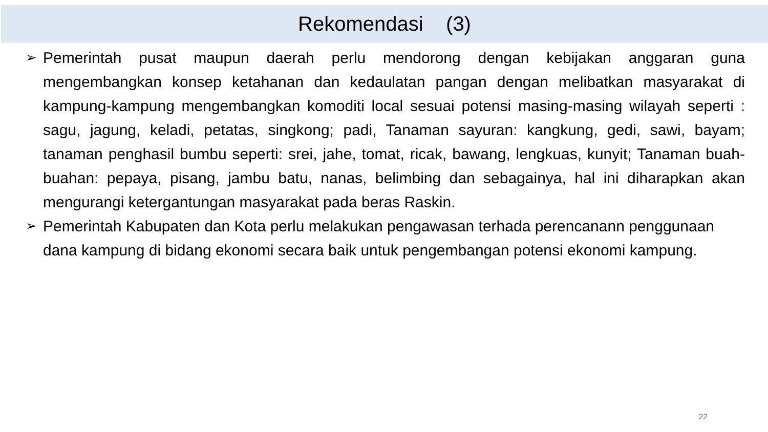Rekomendasi (3)
➢ Pemerintah pusat maupun daerah perlu mendorong dengan kebijakan anggaran guna mengembangkan konsep ketahanan dan kedaulatan pangan dengan melibatkan masyarakat di kampung-kampung mengembangkan komoditi local sesuai potensi masing-masing wilayah seperti : sagu, jagung, keladi, petatas, singkong; padi, Tanaman sayuran: kangkung, gedi, sawi, bayam; tanaman penghasil bumbu seperti: srei, jahe, tomat, ricak, bawang, lengkuas, kunyit; Tanaman buah-buahan: pepaya, pisang, jambu batu, nanas, belimbing dan sebagainya, hal ini diharapkan akan mengurangi ketergantungan masyarakat pada beras Raskin.
➢ Pemerintah Kabupaten dan Kota perlu melakukan pengawasan terhada perencanann penggunaan dana kampung di bidang ekonomi secara baik untuk pengembangan potensi ekonomi kampung.
22